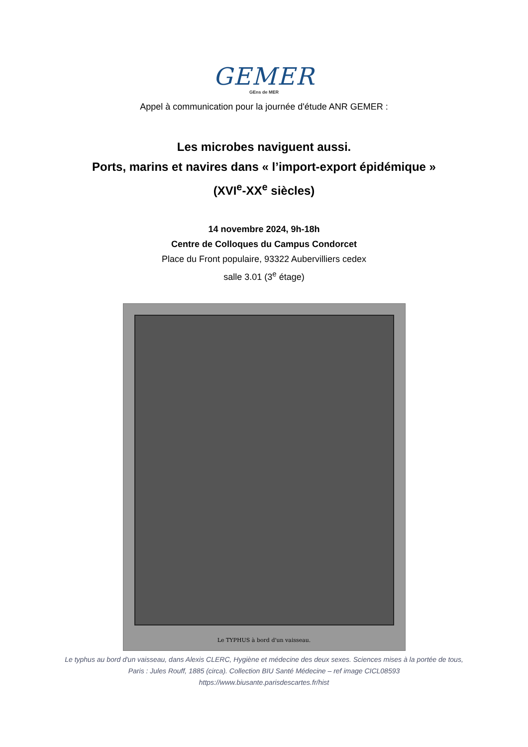GEMER
GEns de MER
Appel à communication pour la journée d'étude ANR GEMER :
Les microbes naviguent aussi.
Ports, marins et navires dans « l’import-export épidémique »
(XVI<sup>e</sup>-XX<sup>e</sup> siècles)
14 novembre 2024, 9h-18h
Centre de Colloques du Campus Condorcet
Place du Front populaire, 93322 Aubervilliers cedex
salle 3.01 (3<sup>e</sup> étage)
Le TYPHUS à bord d'un vaisseau.
Le typhus au bord d'un vaisseau, dans Alexis CLERC, Hygiène et médecine des deux sexes. Sciences mises à la portée de tous,
Paris : Jules Rouff, 1885 (circa). Collection BIU Santé Médecine – ref image CICL08593
https://www.biusante.parisdescartes.fr/hist